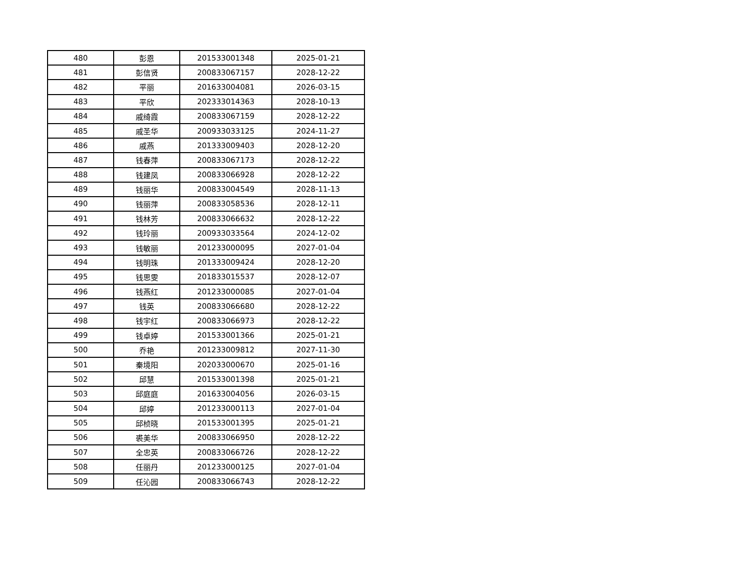| 480 | 彭恩 | 201533001348 | 2025-01-21 |
| 481 | 彭信贤 | 200833067157 | 2028-12-22 |
| 482 | 平丽 | 201633004081 | 2026-03-15 |
| 483 | 平欣 | 202333014363 | 2028-10-13 |
| 484 | 戚绮霞 | 200833067159 | 2028-12-22 |
| 485 | 戚圣华 | 200933033125 | 2024-11-27 |
| 486 | 戚燕 | 201333009403 | 2028-12-20 |
| 487 | 钱春萍 | 200833067173 | 2028-12-22 |
| 488 | 钱建凤 | 200833066928 | 2028-12-22 |
| 489 | 钱丽华 | 200833004549 | 2028-11-13 |
| 490 | 钱丽萍 | 200833058536 | 2028-12-11 |
| 491 | 钱林芳 | 200833066632 | 2028-12-22 |
| 492 | 钱玲丽 | 200933033564 | 2024-12-02 |
| 493 | 钱敏丽 | 201233000095 | 2027-01-04 |
| 494 | 钱明珠 | 201333009424 | 2028-12-20 |
| 495 | 钱思雯 | 201833015537 | 2028-12-07 |
| 496 | 钱燕红 | 201233000085 | 2027-01-04 |
| 497 | 钱英 | 200833066680 | 2028-12-22 |
| 498 | 钱宇红 | 200833066973 | 2028-12-22 |
| 499 | 钱卓婷 | 201533001366 | 2025-01-21 |
| 500 | 乔艳 | 201233009812 | 2027-11-30 |
| 501 | 秦境阳 | 202033000670 | 2025-01-16 |
| 502 | 邱慧 | 201533001398 | 2025-01-21 |
| 503 | 邱庭庭 | 201633004056 | 2026-03-15 |
| 504 | 邱婷 | 201233000113 | 2027-01-04 |
| 505 | 邱桢晓 | 201533001395 | 2025-01-21 |
| 506 | 裘美华 | 200833066950 | 2028-12-22 |
| 507 | 全忠英 | 200833066726 | 2028-12-22 |
| 508 | 任丽丹 | 201233000125 | 2027-01-04 |
| 509 | 任沁园 | 200833066743 | 2028-12-22 |